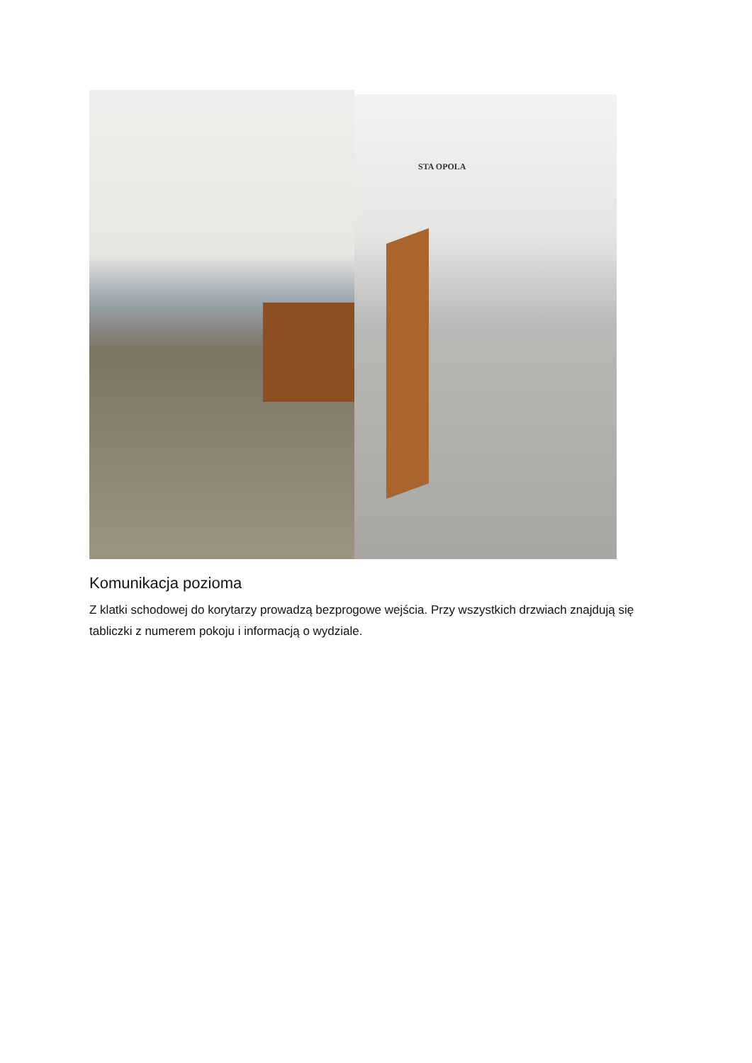STA OPOLA
Komunikacja pozioma
Z klatki schodowej do korytarzy prowadzą bezprogowe wejścia. Przy wszystkich drzwiach znajdują się tabliczki z numerem pokoju i informacją o wydziale.